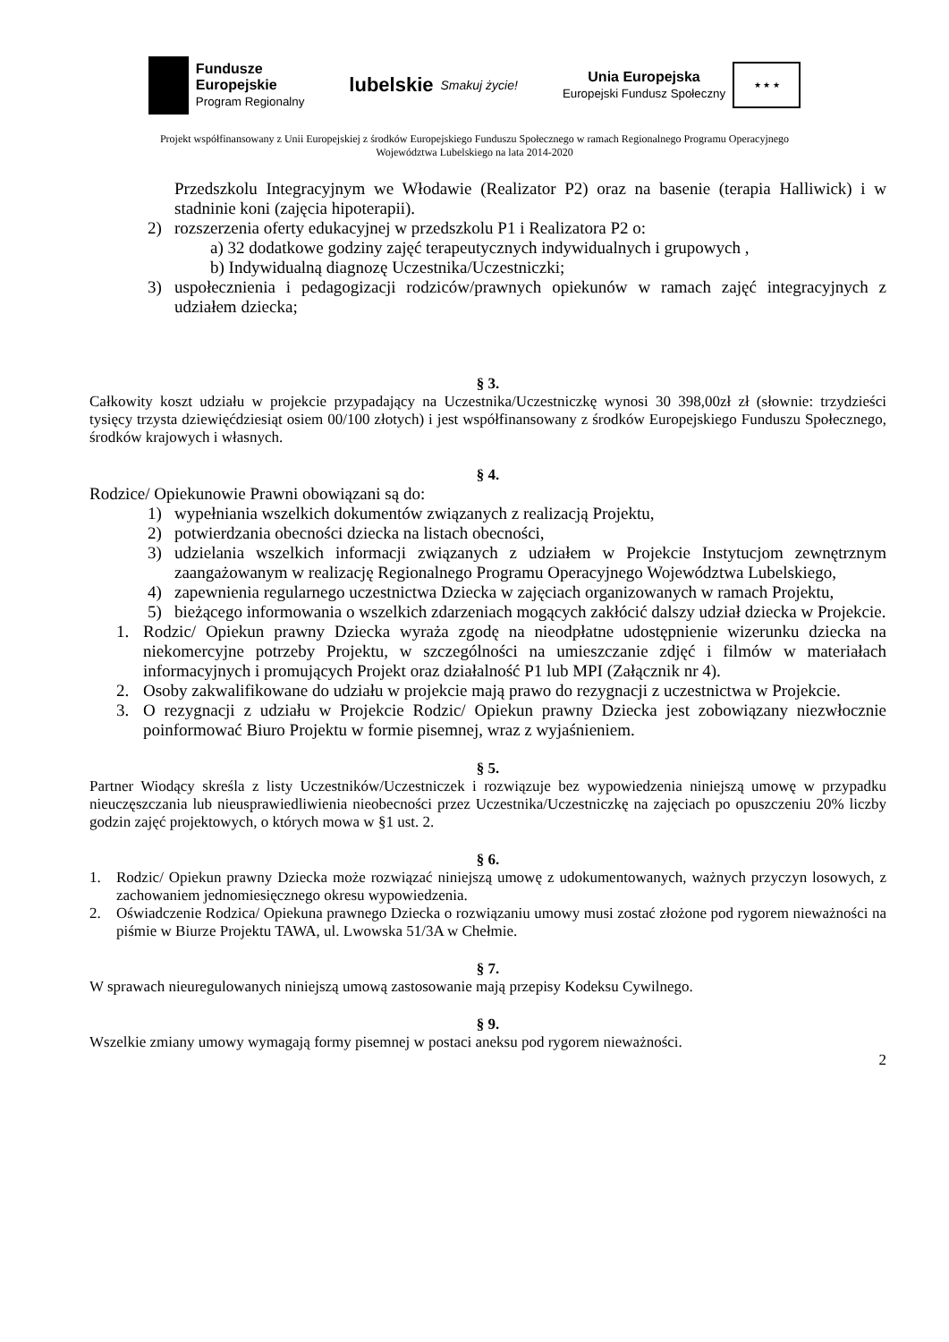Fundusze
Europejskie
Program Regionalny
lubelskie Smakuj życie!
Unia Europejska
Europejski Fundusz Społeczny
★ ★ ★
Projekt współfinansowany z Unii Europejskiej z środków Europejskiego Funduszu Społecznego w ramach Regionalnego Programu Operacyjnego
Województwa Lubelskiego na lata 2014-2020
Przedszkolu Integracyjnym we Włodawie (Realizator P2) oraz na basenie (terapia Halliwick) i w stadninie koni (zajęcia hipoterapii).
2) rozszerzenia oferty edukacyjnej w przedszkolu P1 i Realizatora P2 o:
a) 32 dodatkowe godziny zajęć terapeutycznych indywidualnych i grupowych ,
b) Indywidualną diagnozę Uczestnika/Uczestniczki;
3) uspołecznienia i pedagogizacji rodziców/prawnych opiekunów w ramach zajęć integracyjnych z udziałem dziecka;
§ 3.
Całkowity koszt udziału w projekcie przypadający na Uczestnika/Uczestniczkę wynosi 30 398,00zł zł (słownie: trzydzieści tysięcy trzysta dziewięćdziesiąt osiem 00/100 złotych) i jest współfinansowany z środków Europejskiego Funduszu Społecznego, środków krajowych i własnych.
§ 4.
Rodzice/ Opiekunowie Prawni obowiązani są do:
1) wypełniania wszelkich dokumentów związanych z realizacją Projektu,
2) potwierdzania obecności dziecka na listach obecności,
3) udzielania wszelkich informacji związanych z udziałem w Projekcie Instytucjom zewnętrznym zaangażowanym w realizację Regionalnego Programu Operacyjnego Województwa Lubelskiego,
4) zapewnienia regularnego uczestnictwa Dziecka w zajęciach organizowanych w ramach Projektu,
5) bieżącego informowania o wszelkich zdarzeniach mogących zakłócić dalszy udział dziecka w Projekcie.
1. Rodzic/ Opiekun prawny Dziecka wyraża zgodę na nieodpłatne udostępnienie wizerunku dziecka na niekomercyjne potrzeby Projektu, w szczególności na umieszczanie zdjęć i filmów w materiałach informacyjnych i promujących Projekt oraz działalność P1 lub MPI (Załącznik nr 4).
2. Osoby zakwalifikowane do udziału w projekcie mają prawo do rezygnacji z uczestnictwa w Projekcie.
3. O rezygnacji z udziału w Projekcie Rodzic/ Opiekun prawny Dziecka jest zobowiązany niezwłocznie poinformować Biuro Projektu w formie pisemnej, wraz z wyjaśnieniem.
§ 5.
Partner Wiodący skreśla z listy Uczestników/Uczestniczek i rozwiązuje bez wypowiedzenia niniejszą umowę w przypadku nieuczęszczania lub nieusprawiedliwienia nieobecności przez Uczestnika/Uczestniczkę na zajęciach po opuszczeniu 20% liczby godzin zajęć projektowych, o których mowa w §1 ust. 2.
§ 6.
1. Rodzic/ Opiekun prawny Dziecka może rozwiązać niniejszą umowę z udokumentowanych, ważnych przyczyn losowych, z zachowaniem jednomiesięcznego okresu wypowiedzenia.
2. Oświadczenie Rodzica/ Opiekuna prawnego Dziecka o rozwiązaniu umowy musi zostać złożone pod rygorem nieważności na piśmie w Biurze Projektu TAWA, ul. Lwowska 51/3A w Chełmie.
§ 7.
W sprawach nieuregulowanych niniejszą umową zastosowanie mają przepisy Kodeksu Cywilnego.
§ 9.
Wszelkie zmiany umowy wymagają formy pisemnej w postaci aneksu pod rygorem nieważności.
2